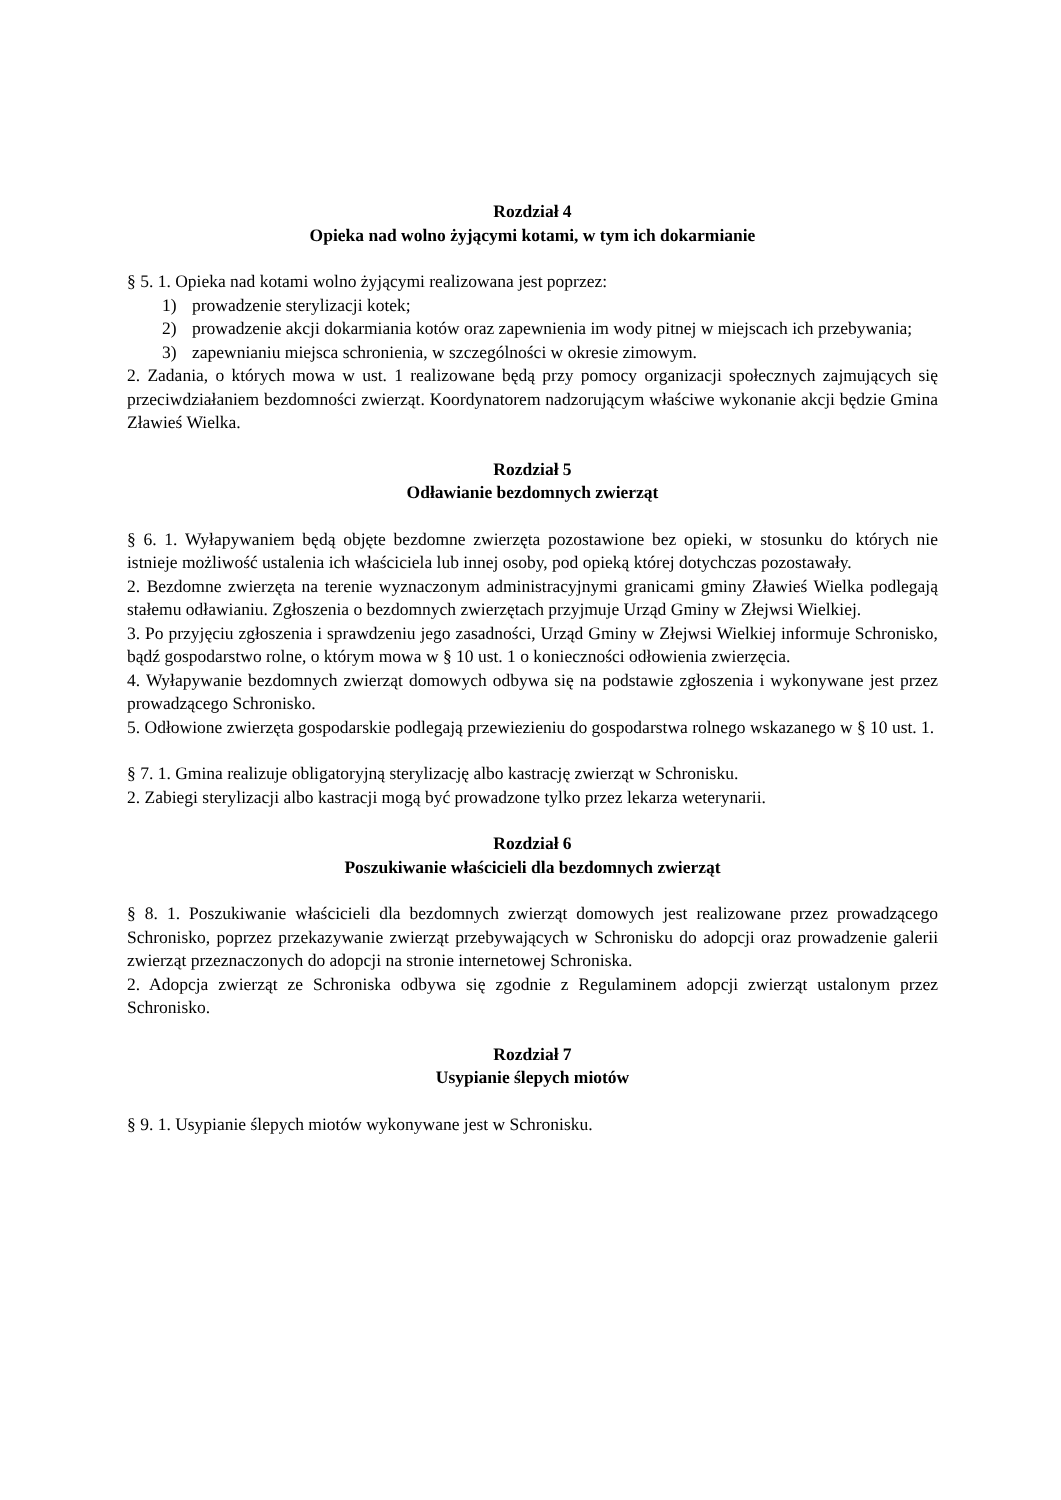Rozdział 4
Opieka nad wolno żyjącymi kotami, w tym ich dokarmianie
§ 5. 1. Opieka nad kotami wolno żyjącymi realizowana jest poprzez:
1) prowadzenie sterylizacji kotek;
2) prowadzenie akcji dokarmiania kotów oraz zapewnienia im wody pitnej w miejscach ich przebywania;
3) zapewnianiu miejsca schronienia, w szczególności w okresie zimowym.
2. Zadania, o których mowa w ust. 1 realizowane będą przy pomocy organizacji społecznych zajmujących się przeciwdziałaniem bezdomności zwierząt. Koordynatorem nadzorującym właściwe wykonanie akcji będzie Gmina Zławieś Wielka.
Rozdział 5
Odławianie bezdomnych zwierząt
§ 6. 1. Wyłapywaniem będą objęte bezdomne zwierzęta pozostawione bez opieki, w stosunku do których nie istnieje możliwość ustalenia ich właściciela lub innej osoby, pod opieką której dotychczas pozostawały.
2. Bezdomne zwierzęta na terenie wyznaczonym administracyjnymi granicami gminy Zławieś Wielka podlegają stałemu odławianiu. Zgłoszenia o bezdomnych zwierzętach przyjmuje Urząd Gminy w Złejwsi Wielkiej.
3. Po przyjęciu zgłoszenia i sprawdzeniu jego zasadności, Urząd Gminy w Złejwsi Wielkiej informuje Schronisko, bądź gospodarstwo rolne, o którym mowa w § 10 ust. 1 o konieczności odłowienia zwierzęcia.
4. Wyłapywanie bezdomnych zwierząt domowych odbywa się na podstawie zgłoszenia i wykonywane jest przez prowadzącego Schronisko.
5. Odłowione zwierzęta gospodarskie podlegają przewiezieniu do gospodarstwa rolnego wskazanego w § 10 ust. 1.
§ 7. 1. Gmina realizuje obligatoryjną sterylizację albo kastrację zwierząt w Schronisku.
2. Zabiegi sterylizacji albo kastracji mogą być prowadzone tylko przez lekarza weterynarii.
Rozdział 6
Poszukiwanie właścicieli dla bezdomnych zwierząt
§ 8. 1. Poszukiwanie właścicieli dla bezdomnych zwierząt domowych jest realizowane przez prowadzącego Schronisko, poprzez przekazywanie zwierząt przebywających w Schronisku do adopcji oraz prowadzenie galerii zwierząt przeznaczonych do adopcji na stronie internetowej Schroniska.
2. Adopcja zwierząt ze Schroniska odbywa się zgodnie z Regulaminem adopcji zwierząt ustalonym przez Schronisko.
Rozdział 7
Usypianie ślepych miotów
§ 9. 1. Usypianie ślepych miotów wykonywane jest w Schronisku.